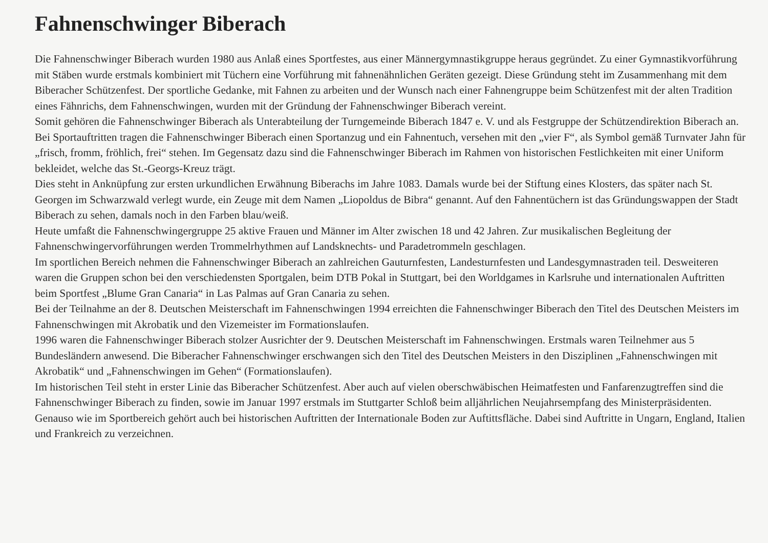Fahnenschwinger Biberach
Die Fahnenschwinger Biberach wurden 1980 aus Anlaß eines Sportfestes, aus einer Männergymnastikgruppe heraus gegründet. Zu einer Gymnastikvorführung mit Stäben wurde erstmals kombiniert mit Tüchern eine Vorführung mit fahnenähnlichen Geräten gezeigt. Diese Gründung steht im Zusammenhang mit dem Biberacher Schützenfest. Der sportliche Gedanke, mit Fahnen zu arbeiten und der Wunsch nach einer Fahnengruppe beim Schützenfest mit der alten Tradition eines Fähnrichs, dem Fahnenschwingen, wurden mit der Gründung der Fahnenschwinger Biberach vereint.
Somit gehören die Fahnenschwinger Biberach als Unterabteilung der Turngemeinde Biberach 1847 e. V. und als Festgruppe der Schützendirektion Biberach an.
Bei Sportauftritten tragen die Fahnenschwinger Biberach einen Sportanzug und ein Fahnentuch, versehen mit den „vier F“, als Symbol gemäß Turnvater Jahn für „frisch, fromm, fröhlich, frei“ stehen. Im Gegensatz dazu sind die Fahnenschwinger Biberach im Rahmen von historischen Festlichkeiten mit einer Uniform bekleidet, welche das St.-Georgs-Kreuz trägt.
Dies steht in Anknüpfung zur ersten urkundlichen Erwähnung Biberachs im Jahre 1083. Damals wurde bei der Stiftung eines Klosters, das später nach St. Georgen im Schwarzwald verlegt wurde, ein Zeuge mit dem Namen „Liopoldus de Bibra“ genannt. Auf den Fahnentüchern ist das Gründungswappen der Stadt Biberach zu sehen, damals noch in den Farben blau/weiß.
Heute umfaßt die Fahnenschwingergruppe 25 aktive Frauen und Männer im Alter zwischen 18 und 42 Jahren. Zur musikalischen Begleitung der Fahnenschwingervorführungen werden Trommelrhythmen auf Landsknechts- und Paradetrommeln geschlagen.
Im sportlichen Bereich nehmen die Fahnenschwinger Biberach an zahlreichen Gauturnfesten, Landesturnfesten und Landesgymnastraden teil. Desweiteren waren die Gruppen schon bei den verschiedensten Sportgalen, beim DTB Pokal in Stuttgart, bei den Worldgames in Karlsruhe und internationalen Auftritten beim Sportfest „Blume Gran Canaria“ in Las Palmas auf Gran Canaria zu sehen.
Bei der Teilnahme an der 8. Deutschen Meisterschaft im Fahnenschwingen 1994 erreichten die Fahnenschwinger Biberach den Titel des Deutschen Meisters im Fahnenschwingen mit Akrobatik und den Vizemeister im Formationslaufen.
1996 waren die Fahnenschwinger Biberach stolzer Ausrichter der 9. Deutschen Meisterschaft im Fahnenschwingen. Erstmals waren Teilnehmer aus 5 Bundesländern anwesend. Die Biberacher Fahnenschwinger erschwangen sich den Titel des Deutschen Meisters in den Disziplinen „Fahnenschwingen mit Akrobatik“ und „Fahnenschwingen im Gehen“ (Formationslaufen).
Im historischen Teil steht in erster Linie das Biberacher Schützenfest. Aber auch auf vielen oberschwäbischen Heimatfesten und Fanfarenzugtreffen sind die Fahnenschwinger Biberach zu finden, sowie im Januar 1997 erstmals im Stuttgarter Schloß beim alljährlichen Neujahrsempfang des Ministerpräsidenten. Genauso wie im Sportbereich gehört auch bei historischen Auftritten der Internationale Boden zur Auftittsfläche. Dabei sind Auftritte in Ungarn, England, Italien und Frankreich zu verzeichnen.